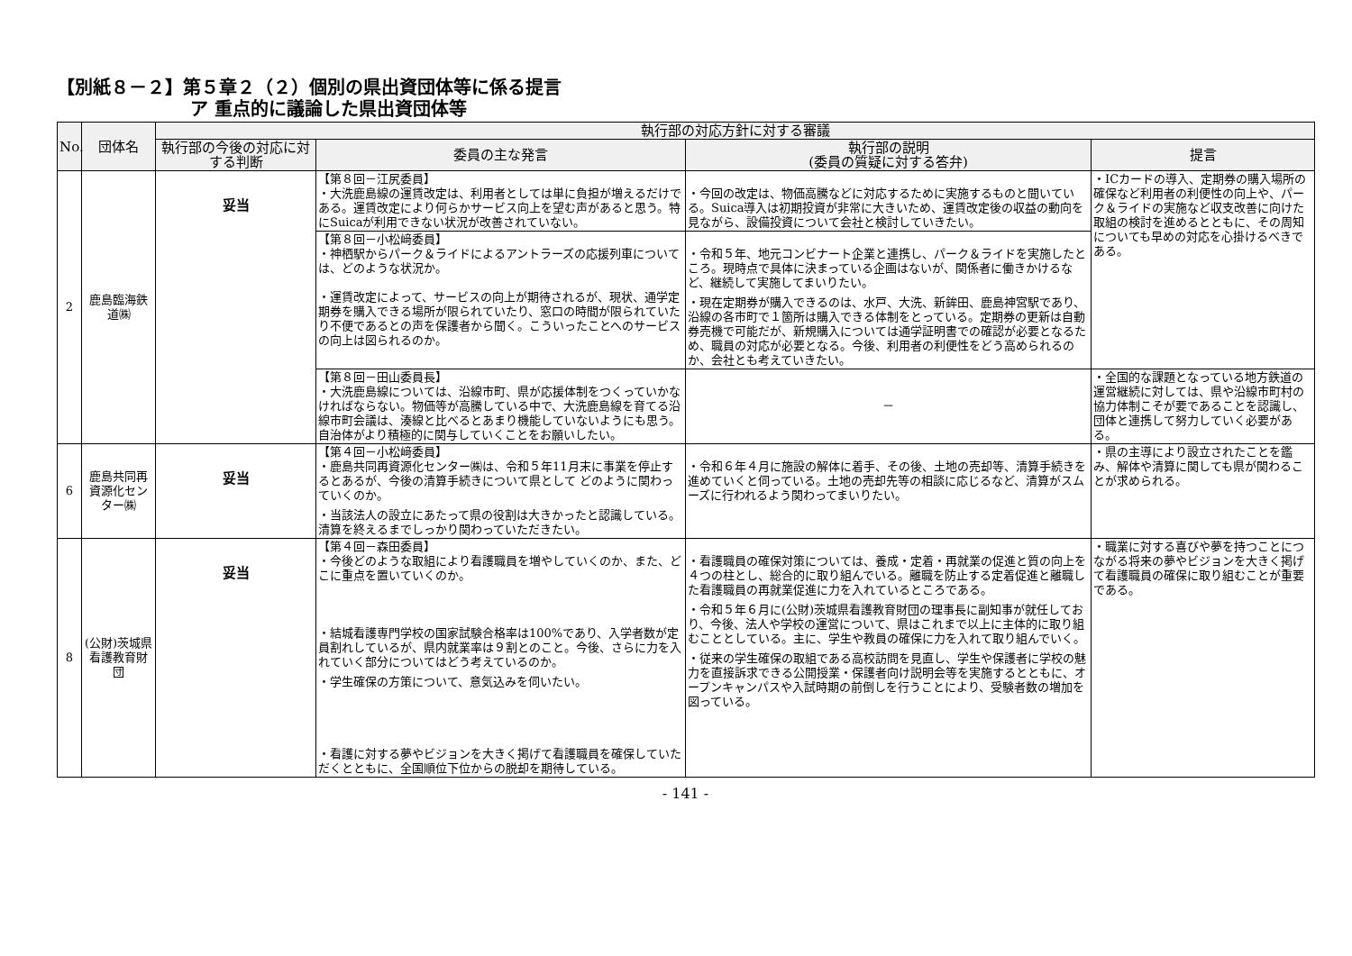【別紙８－２】第５章２（２）個別の県出資団体等に係る提言
ア 重点的に議論した県出資団体等
| No. | 団体名 | 執行部の対応方針に対する審議 | | | |
| --- | --- | --- | --- | --- | --- |
| | | 執行部の今後の対応に対する判断 | 委員の主な発言 | 執行部の説明 (委員の質疑に対する答弁) | 提言 |
| 2 | 鹿島臨海鉄道㈱ | 妥当 | 【第８回－江尻委員】 ・大洗鹿島線の運賃改定は、利用者としては単に負担が増えるだけである。運賃改定により何らかサービス向上を望む声があると思う。特にSuicaが利用できない状況が改善されていない。 | ・今回の改定は、物価高騰などに対応するために実施するものと聞いている。Suica導入は初期投資が非常に大きいため、運賃改定後の収益の動向を見ながら、設備投資について会社と検討していきたい。 | ・ICカードの導入、定期券の購入場所の確保など利用者の利便性の向上や、パーク＆ライドの実施など収支改善に向けた取組の検討を進めるとともに、その周知についても早めの対応を心掛けるべきである。 |
| | | | 【第８回－小松﨑委員】 ・神栖駅からパーク＆ライドによるアントラーズの応援列車については、どのような状況か。 ・運賃改定によって、サービスの向上が期待されるが、現状、通学定期券を購入できる場所が限られていたり、窓口の時間が限られていたり不便であるとの声を保護者から聞く。こういったことへのサービスの向上は図られるのか。 | ・令和５年、地元コンビナート企業と連携し、パーク＆ライドを実施したところ。現時点で具体に決まっている企画はないが、関係者に働きかけるなど、継続して実施してまいりたい。 ・現在定期券が購入できるのは、水戸、大洗、新鉾田、鹿島神宮駅であり、沿線の各市町で１箇所は購入できる体制をとっている。定期券の更新は自動券売機で可能だが、新規購入については通学証明書での確認が必要となるため、職員の対応が必要となる。今後、利用者の利便性をどう高められるのか、会社とも考えていきたい。 | |
| | | | 【第８回－田山委員長】 ・大洗鹿島線については、沿線市町、県が応援体制をつくっていかなければならない。物価等が高騰している中で、大洗鹿島線を育てる沿線市町会議は、湊線と比べるとあまり機能していないようにも思う。自治体がより積極的に関与していくことをお願いしたい。 | － | ・全国的な課題となっている地方鉄道の運営継続に対しては、県や沿線市町村の協力体制こそが要であることを認識し、団体と連携して努力していく必要がある。 |
| 6 | 鹿島共同再資源化センター㈱ | 妥当 | 【第４回－小松﨑委員】 ・鹿島共同再資源化センター㈱は、令和５年11月末に事業を停止するとあるが、今後の清算手続きについて県として どのように関わっていくのか。 ・当該法人の設立にあたって県の役割は大きかったと認識している。清算を終えるまでしっかり関わっていただきたい。 | ・令和６年４月に施設の解体に着手、その後、土地の売却等、清算手続きを進めていくと伺っている。土地の売却先等の相談に応じるなど、清算がスムーズに行われるよう関わってまいりたい。 | ・県の主導により設立されたことを鑑み、解体や清算に関しても県が関わることが求められる。 |
| 8 | (公財)茨城県看護教育財団 | 妥当 | 【第４回－森田委員】 ・今後どのような取組により看護職員を増やしていくのか、また、どこに重点を置いていくのか。 ・結城看護専門学校の国家試験合格率は100%であり、入学者数が定員割れしているが、県内就業率は９割とのこと。今後、さらに力を入れていく部分についてはどう考えているのか。 ・学生確保の方策について、意気込みを伺いたい。 ・看護に対する夢やビジョンを大きく掲げて看護職員を確保していただくとともに、全国順位下位からの脱却を期待している。 | ・看護職員の確保対策については、養成・定着・再就業の促進と質の向上を４つの柱とし、総合的に取り組んでいる。離職を防止する定着促進と離職した看護職員の再就業促進に力を入れているところである。 ・令和５年６月に(公財)茨城県看護教育財団の理事長に副知事が就任しており、今後、法人や学校の運営について、県はこれまで以上に主体的に取り組むこととしている。主に、学生や教員の確保に力を入れて取り組んでいく。 ・従来の学生確保の取組である高校訪問を見直し、学生や保護者に学校の魅力を直接訴求できる公開授業・保護者向け説明会等を実施するとともに、オープンキャンパスや入試時期の前倒しを行うことにより、受験者数の増加を図っている。 | ・職業に対する喜びや夢を持つことにつながる将来の夢やビジョンを大きく掲げて看護職員の確保に取り組むことが重要である。 |
- 141 -